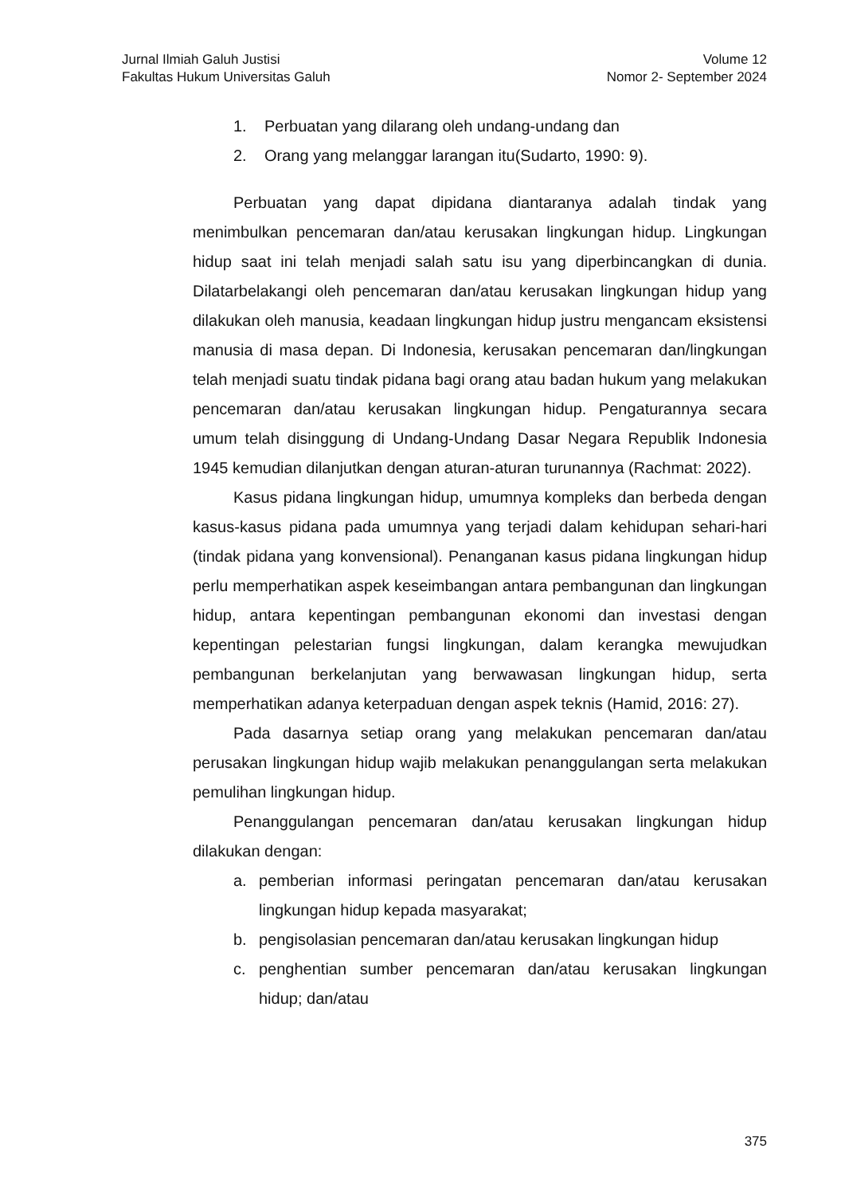Jurnal Ilmiah Galuh Justisi
Fakultas Hukum Universitas Galuh
Volume 12
Nomor 2- September 2024
1. Perbuatan yang dilarang oleh undang-undang dan
2. Orang yang melanggar larangan itu(Sudarto, 1990: 9).
Perbuatan yang dapat dipidana diantaranya adalah tindak yang menimbulkan pencemaran dan/atau kerusakan lingkungan hidup. Lingkungan hidup saat ini telah menjadi salah satu isu yang diperbincangkan di dunia. Dilatarbelakangi oleh pencemaran dan/atau kerusakan lingkungan hidup yang dilakukan oleh manusia, keadaan lingkungan hidup justru mengancam eksistensi manusia di masa depan. Di Indonesia, kerusakan pencemaran dan/lingkungan telah menjadi suatu tindak pidana bagi orang atau badan hukum yang melakukan pencemaran dan/atau kerusakan lingkungan hidup. Pengaturannya secara umum telah disinggung di Undang-Undang Dasar Negara Republik Indonesia 1945 kemudian dilanjutkan dengan aturan-aturan turunannya (Rachmat: 2022).
Kasus pidana lingkungan hidup, umumnya kompleks dan berbeda dengan kasus-kasus pidana pada umumnya yang terjadi dalam kehidupan sehari-hari (tindak pidana yang konvensional). Penanganan kasus pidana lingkungan hidup perlu memperhatikan aspek keseimbangan antara pembangunan dan lingkungan hidup, antara kepentingan pembangunan ekonomi dan investasi dengan kepentingan pelestarian fungsi lingkungan, dalam kerangka mewujudkan pembangunan berkelanjutan yang berwawasan lingkungan hidup, serta memperhatikan adanya keterpaduan dengan aspek teknis (Hamid, 2016: 27).
Pada dasarnya setiap orang yang melakukan pencemaran dan/atau perusakan lingkungan hidup wajib melakukan penanggulangan serta melakukan pemulihan lingkungan hidup.
Penanggulangan pencemaran dan/atau kerusakan lingkungan hidup dilakukan dengan:
a. pemberian informasi peringatan pencemaran dan/atau kerusakan lingkungan hidup kepada masyarakat;
b. pengisolasian pencemaran dan/atau kerusakan lingkungan hidup
c. penghentian sumber pencemaran dan/atau kerusakan lingkungan hidup; dan/atau
375